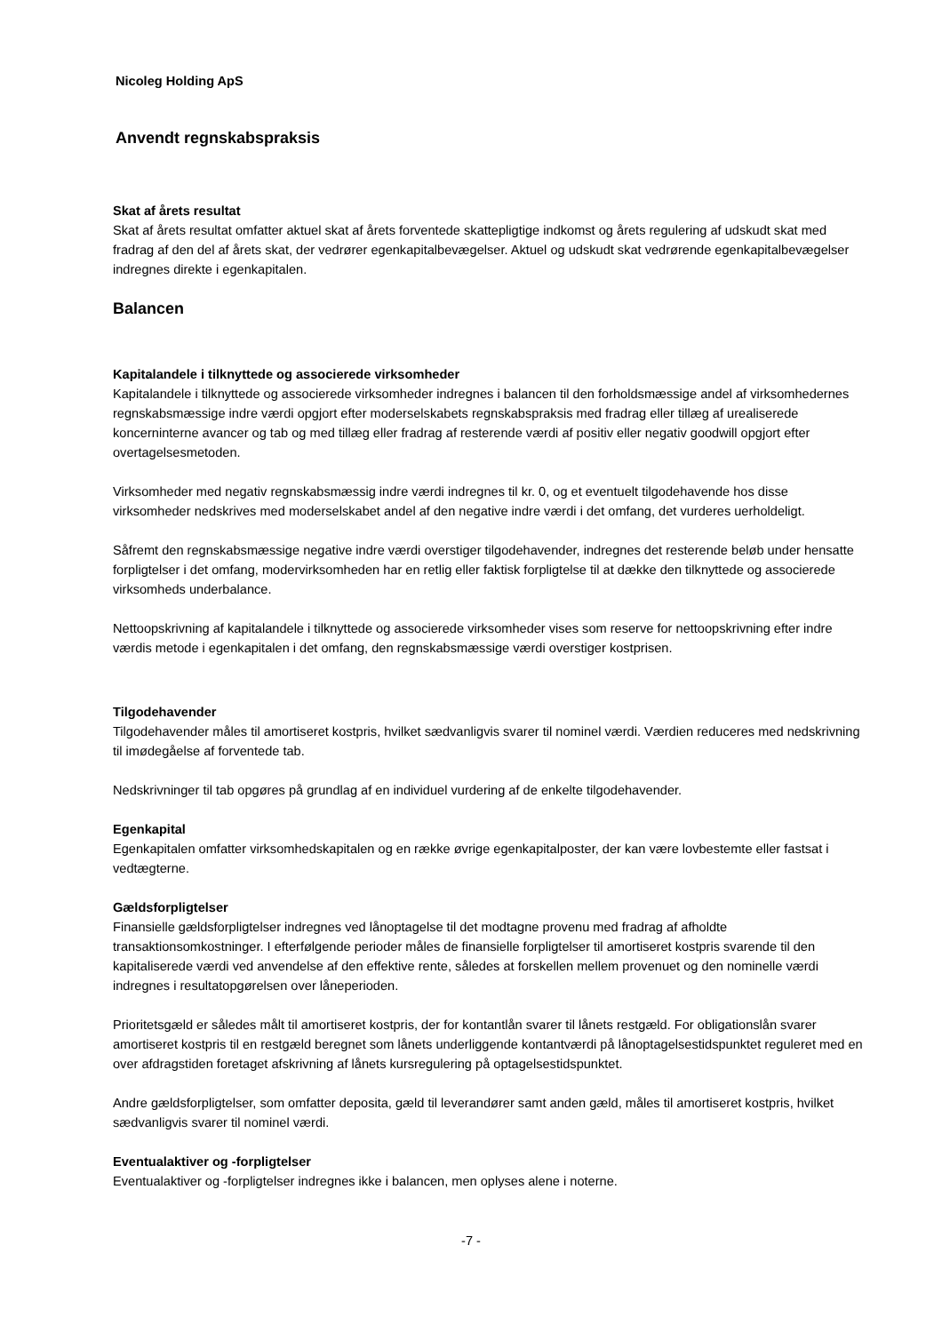Nicoleg Holding ApS
Anvendt regnskabspraksis
Skat af årets resultat
Skat af årets resultat omfatter aktuel skat af årets forventede skattepligtige indkomst og årets regulering af udskudt skat med fradrag af den del af årets skat, der vedrører egenkapitalbevægelser. Aktuel og udskudt skat vedrørende egenkapitalbevægelser indregnes direkte i egenkapitalen.
Balancen
Kapitalandele i tilknyttede og associerede virksomheder
Kapitalandele i tilknyttede og associerede virksomheder indregnes i balancen til den forholdsmæssige andel af virksomhedernes regnskabsmæssige indre værdi opgjort efter moderselskabets regnskabspraksis med fradrag eller tillæg af urealiserede koncerninterne avancer og tab og med tillæg eller fradrag af resterende værdi af positiv eller negativ goodwill opgjort efter overtagelsesmetoden.
Virksomheder med negativ regnskabsmæssig indre værdi indregnes til kr. 0, og et eventuelt tilgodehavende hos disse virksomheder nedskrives med moderselskabet andel af den negative indre værdi i det omfang, det vurderes uerholdeligt.
Såfremt den regnskabsmæssige negative indre værdi overstiger tilgodehavender, indregnes det resterende beløb under hensatte forpligtelser i det omfang, modervirksomheden har en retlig eller faktisk forpligtelse til at dække den tilknyttede og associerede virksomheds underbalance.
Nettoopskrivning af kapitalandele i tilknyttede og associerede virksomheder vises som reserve for nettoopskrivning efter indre værdis metode i egenkapitalen i det omfang, den regnskabsmæssige værdi overstiger kostprisen.
Tilgodehavender
Tilgodehavender måles til amortiseret kostpris, hvilket sædvanligvis svarer til nominel værdi. Værdien reduceres med nedskrivning til imødegåelse af forventede tab.
Nedskrivninger til tab opgøres på grundlag af en individuel vurdering af de enkelte tilgodehavender.
Egenkapital
Egenkapitalen omfatter virksomhedskapitalen og en række øvrige egenkapitalposter, der kan være lovbestemte eller fastsat i vedtægterne.
Gældsforpligtelser
Finansielle gældsforpligtelser indregnes ved lånoptagelse til det modtagne provenu med fradrag af afholdte transaktionsomkostninger. I efterfølgende perioder måles de finansielle forpligtelser til amortiseret kostpris svarende til den kapitaliserede værdi ved anvendelse af den effektive rente, således at forskellen mellem provenuet og den nominelle værdi indregnes i resultatopgørelsen over låneperioden.
Prioritetsgæld er således målt til amortiseret kostpris, der for kontantlån svarer til lånets restgæld. For obligationslån svarer amortiseret kostpris til en restgæld beregnet som lånets underliggende kontantværdi på lånoptagelsestidspunktet reguleret med en over afdragstiden foretaget afskrivning af lånets kursregulering på optagelsestidspunktet.
Andre gældsforpligtelser, som omfatter deposita, gæld til leverandører samt anden gæld, måles til amortiseret kostpris, hvilket sædvanligvis svarer til nominel værdi.
Eventualaktiver og -forpligtelser
Eventualaktiver og -forpligtelser indregnes ikke i balancen, men oplyses alene i noterne.
-7 -